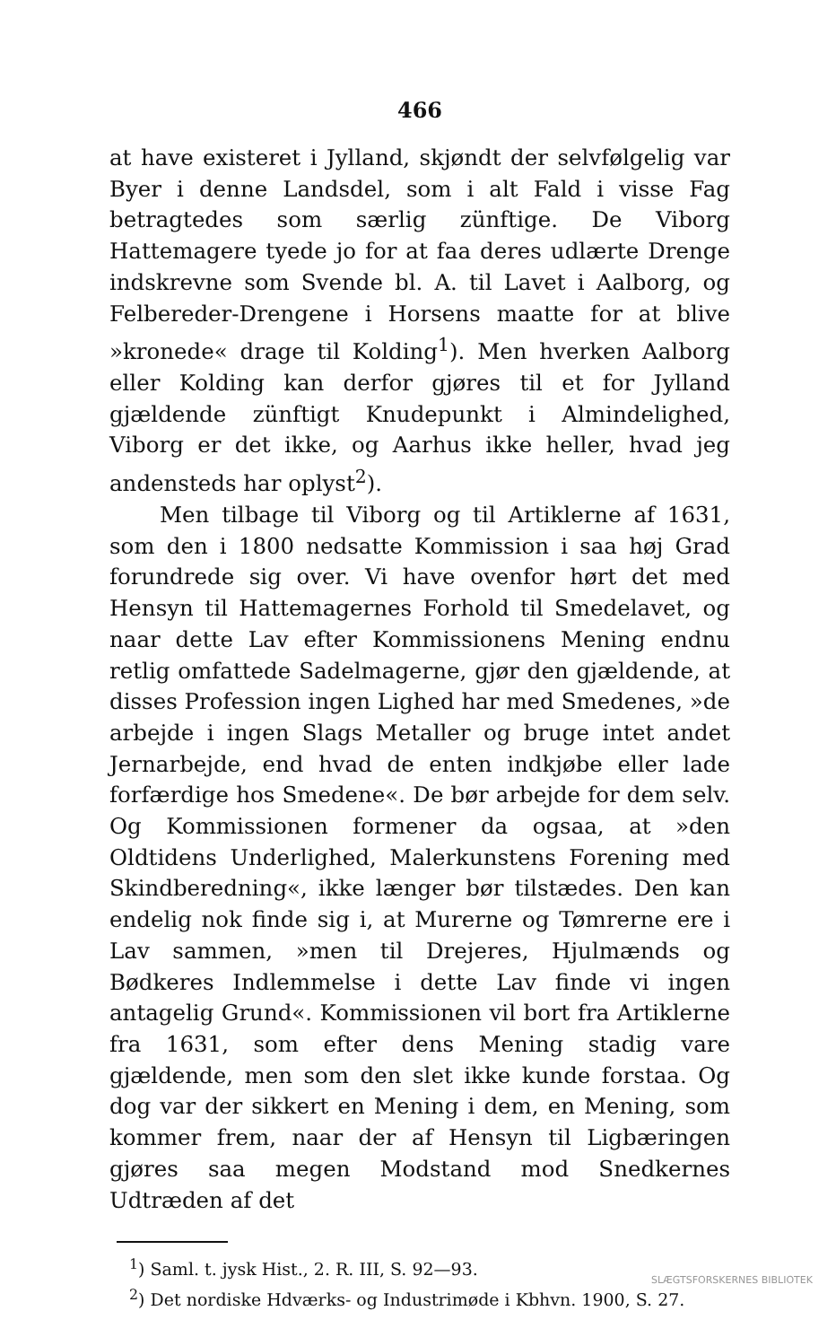466
at have existeret i Jylland, skjøndt der selvfølgelig var Byer i denne Landsdel, som i alt Fald i visse Fag betragtedes som særlig zünftige. De Viborg Hattemagere tyede jo for at faa deres udlærte Drenge indskrevne som Svende bl. A. til Lavet i Aalborg, og Felbereder-Drengene i Horsens maatte for at blive »kronede« drage til Kolding<sup>1</sup>). Men hverken Aalborg eller Kolding kan derfor gjøres til et for Jylland gjældende zünftigt Knudepunkt i Almindelighed, Viborg er det ikke, og Aarhus ikke heller, hvad jeg andensteds har oplyst<sup>2</sup>).
Men tilbage til Viborg og til Artiklerne af 1631, som den i 1800 nedsatte Kommission i saa høj Grad forundrede sig over. Vi have ovenfor hørt det med Hensyn til Hattemagernes Forhold til Smedelavet, og naar dette Lav efter Kommissionens Mening endnu retlig omfattede Sadelmagerne, gjør den gjældende, at disses Profession ingen Lighed har med Smedenes, »de arbejde i ingen Slags Metaller og bruge intet andet Jernarbejde, end hvad de enten indkjøbe eller lade forfærdige hos Smedene«. De bør arbejde for dem selv. Og Kommissionen formener da ogsaa, at »den Oldtidens Underlighed, Malerkunstens Forening med Skindberedning«, ikke længer bør tilstædes. Den kan endelig nok finde sig i, at Murerne og Tømrerne ere i Lav sammen, »men til Drejeres, Hjulmænds og Bødkeres Indlemmelse i dette Lav finde vi ingen antagelig Grund«. Kommissionen vil bort fra Artiklerne fra 1631, som efter dens Mening stadig vare gjældende, men som den slet ikke kunde forstaa. Og dog var der sikkert en Mening i dem, en Mening, som kommer frem, naar der af Hensyn til Ligbæringen gjøres saa megen Modstand mod Snedkernes Udtræden af det
<sup>1</sup>) Saml. t. jysk Hist., 2. R. III, S. 92—93.
<sup>2</sup>) Det nordiske Hdværks- og Industrimøde i Kbhvn. 1900, S. 27.
SLÆGTSFORSKERNES BIBLIOTEK